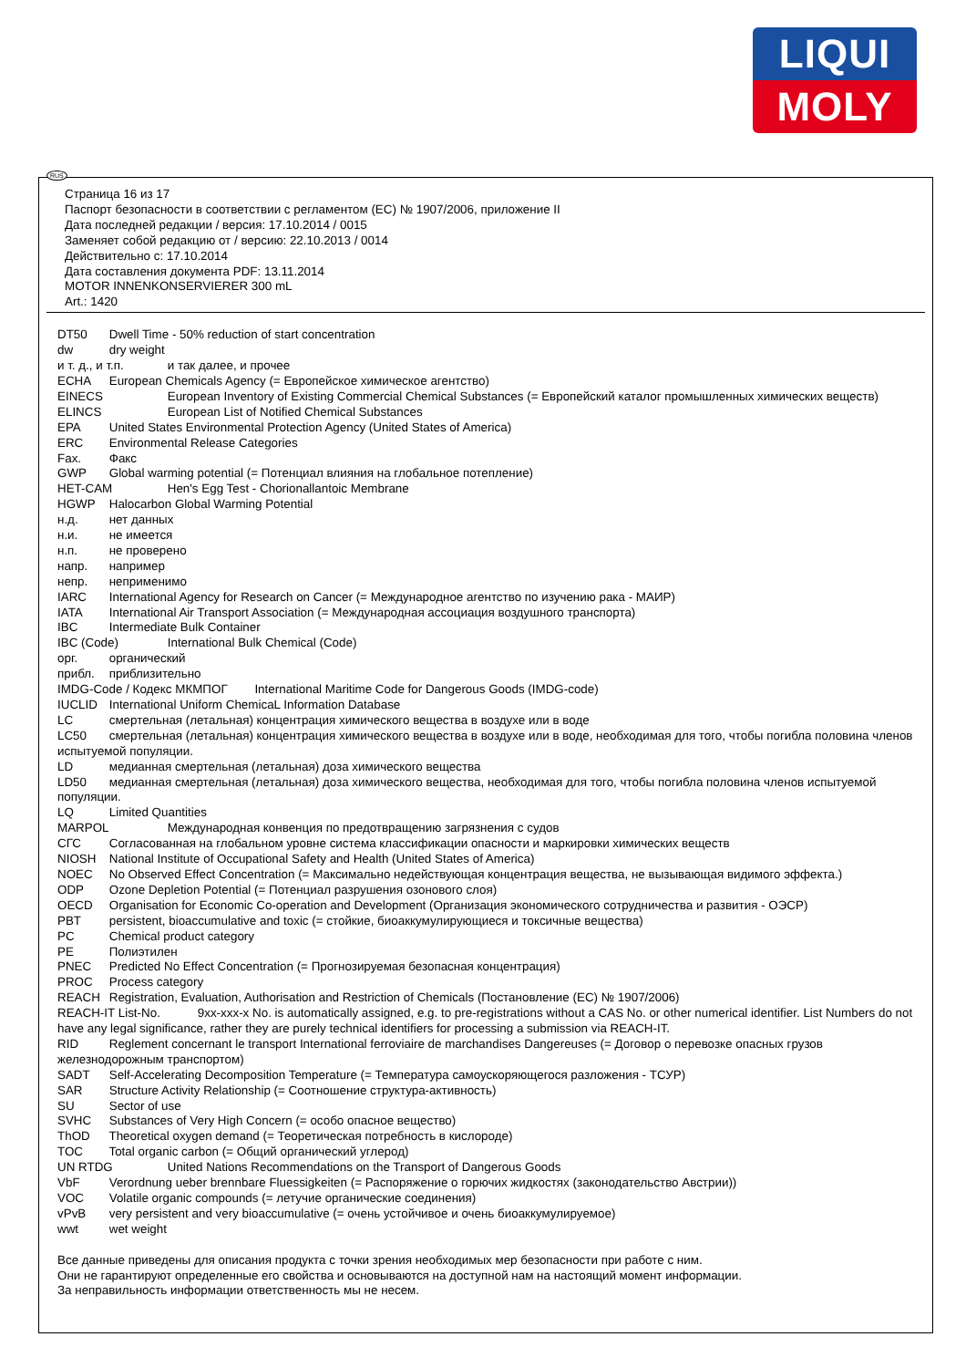LIQUI
MOLY
RUS
Страница 16 из 17
Паспорт безопасности в соответствии с регламентом (ЕС) № 1907/2006, приложение II
Дата последней редакции / версия: 17.10.2014 / 0015
Заменяет собой редакцию от / версию: 22.10.2013 / 0014
Действительно с: 17.10.2014
Дата составления документа PDF: 13.11.2014
MOTOR INNENKONSERVIERER 300 mL
Art.: 1420
DT50 Dwell Time - 50% reduction of start concentration
dw dry weight
и т. д., и т.п. и так далее, и прочее
ECHA European Chemicals Agency (= Европейское химическое агентство)
EINECS European Inventory of Existing Commercial Chemical Substances (= Европейский каталог промышленных химических веществ)
ELINCS European List of Notified Chemical Substances
EPA United States Environmental Protection Agency (United States of America)
ERC Environmental Release Categories
Fax. Факс
GWP Global warming potential (= Потенциал влияния на глобальное потепление)
HET-CAM Hen's Egg Test - Chorionallantoic Membrane
HGWP Halocarbon Global Warming Potential
н.д. нет данных
н.и. не имеется
н.п. не проверено
напр. например
непр. неприменимо
IARC International Agency for Research on Cancer (= Международное агентство по изучению рака - МАИР)
IATA International Air Transport Association (= Международная ассоциация воздушного транспорта)
IBC Intermediate Bulk Container
IBC (Code) International Bulk Chemical (Code)
орг. органический
прибл. приблизительно
IMDG-Code / Кодекс МКМПОГ International Maritime Code for Dangerous Goods (IMDG-code)
IUCLID International Uniform ChemicaL Information Database
LC смертельная (летальная) концентрация химического вещества в воздухе или в воде
LC50 смертельная (летальная) концентрация химического вещества в воздухе или в воде, необходимая для того, чтобы погибла половина членов испытуемой популяции.
LD медианная смертельная (летальная) доза химического вещества
LD50 медианная смертельная (летальная) доза химического вещества, необходимая для того, чтобы погибла половина членов испытуемой популяции.
LQ Limited Quantities
MARPOL Международная конвенция по предотвращению загрязнения с судов
СГС Согласованная на глобальном уровне система классификации опасности и маркировки химических веществ
NIOSH National Institute of Occupational Safety and Health (United States of America)
NOEC No Observed Effect Concentration (= Максимально недействующая концентрация вещества, не вызывающая видимого эффекта.)
ODP Ozone Depletion Potential (= Потенциал разрушения озонового слоя)
OECD Organisation for Economic Co-operation and Development (Организация экономического сотрудничества и развития - ОЭСР)
PBT persistent, bioaccumulative and toxic (= стойкие, биоаккумулирующиеся и токсичные вещества)
PC Chemical product category
PE Полиэтилен
PNEC Predicted No Effect Concentration (= Прогнозируемая безопасная концентрация)
PROC Process category
REACH Registration, Evaluation, Authorisation and Restriction of Chemicals (Постановление (ЕС) № 1907/2006)
REACH-IT List-No. 9xx-xxx-x No. is automatically assigned, e.g. to pre-registrations without a CAS No. or other numerical identifier. List Numbers do not have any legal significance, rather they are purely technical identifiers for processing a submission via REACH-IT.
RID Reglement concernant le transport International ferroviaire de marchandises Dangereuses (= Договор о перевозке опасных грузов железнодорожным транспортом)
SADT Self-Accelerating Decomposition Temperature (= Температура самоускоряющегося разложения - ТСУР)
SAR Structure Activity Relationship (= Соотношение структура-активность)
SU Sector of use
SVHC Substances of Very High Concern (= особо опасное вещество)
ThOD Theoretical oxygen demand (= Теоретическая потребность в кислороде)
TOC Total organic carbon (= Общий органический углерод)
UN RTDG United Nations Recommendations on the Transport of Dangerous Goods
VbF Verordnung ueber brennbare Fluessigkeiten (= Распоряжение о горючих жидкостях (законодательство Австрии))
VOC Volatile organic compounds (= летучие органические соединения)
vPvB very persistent and very bioaccumulative (= очень устойчивое и очень биоаккумулируемое)
wwt wet weight
Все данные приведены для описания продукта с точки зрения необходимых мер безопасности при работе с ним.
Они не гарантируют определенные его свойства и основываются на доступной нам на настоящий момент информации.
За неправильность информации ответственность мы не несем.